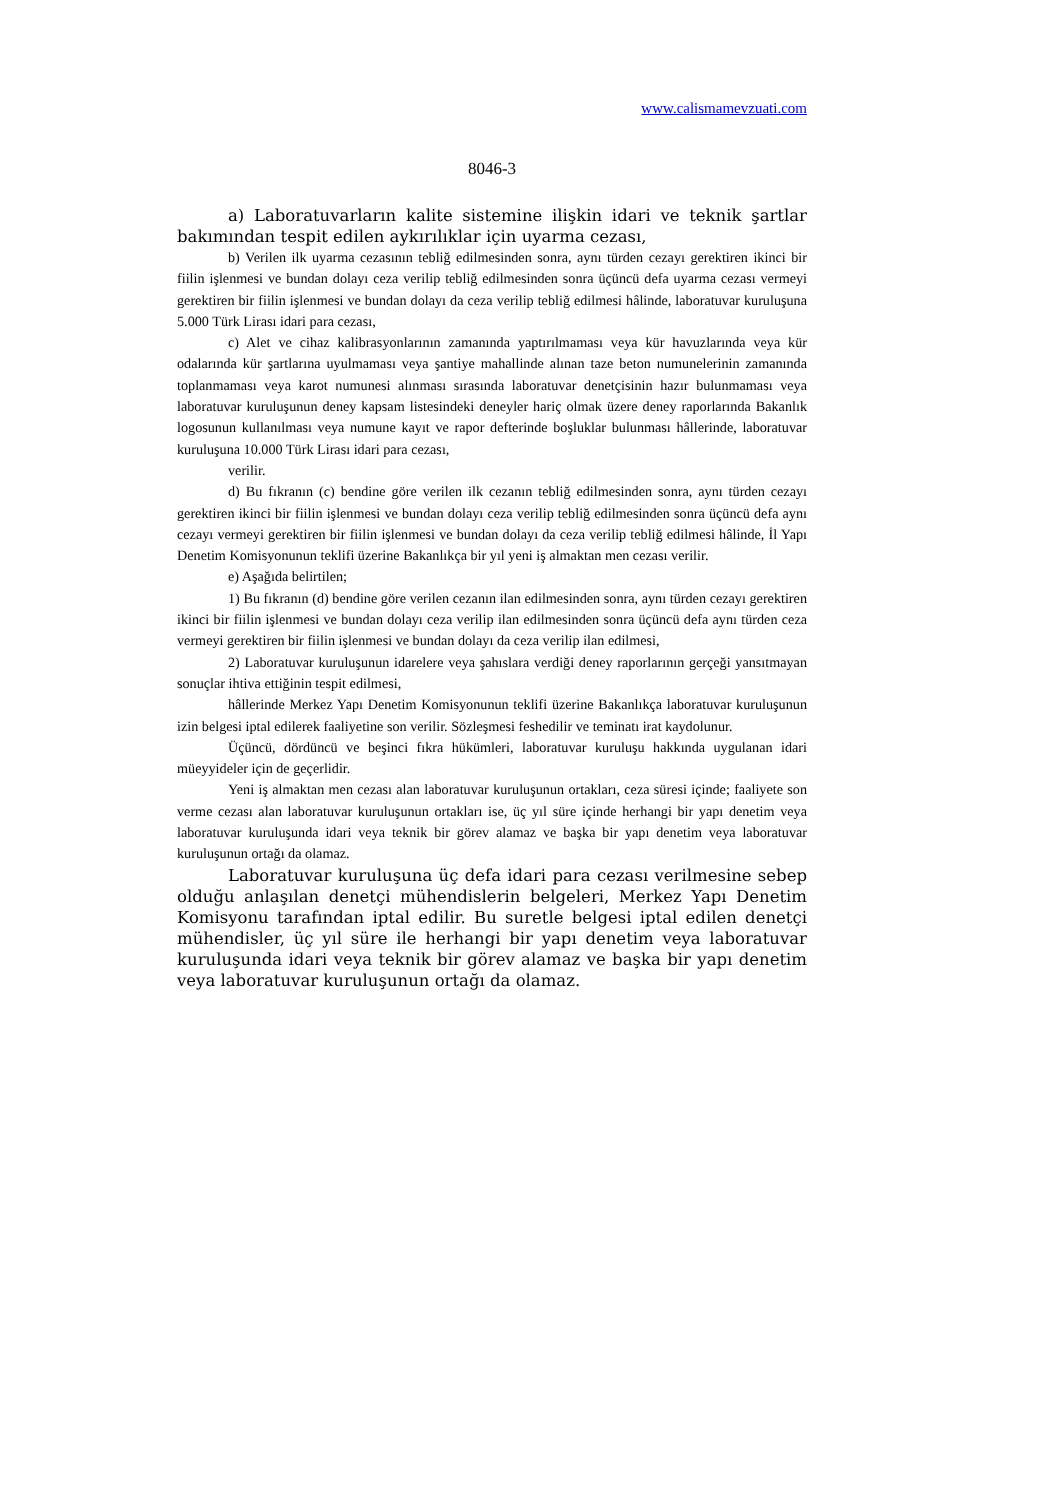www.calismamevzuati.com
8046-3
a) Laboratuvarların kalite sistemine ilişkin idari ve teknik şartlar bakımından tespit edilen aykırılıklar için uyarma cezası,
b) Verilen ilk uyarma cezasının tebliğ edilmesinden sonra, aynı türden cezayı gerektiren ikinci bir fiilin işlenmesi ve bundan dolayı ceza verilip tebliğ edilmesinden sonra üçüncü defa uyarma cezası vermeyi gerektiren bir fiilin işlenmesi ve bundan dolayı da ceza verilip tebliğ edilmesi hâlinde, laboratuvar kuruluşuna 5.000 Türk Lirası idari para cezası,
c) Alet ve cihaz kalibrasyonlarının zamanında yaptırılmaması veya kür havuzlarında veya kür odalarında kür şartlarına uyulmaması veya şantiye mahallinde alınan taze beton numunelerinin zamanında toplanmaması veya karot numunesi alınması sırasında laboratuvar denetçisinin hazır bulunmaması veya laboratuvar kuruluşunun deney kapsam listesindeki deneyler hariç olmak üzere deney raporlarında Bakanlık logosunun kullanılması veya numune kayıt ve rapor defterinde boşluklar bulunması hâllerinde, laboratuvar kuruluşuna 10.000 Türk Lirası idari para cezası,
verilir.
d) Bu fıkranın (c) bendine göre verilen ilk cezanın tebliğ edilmesinden sonra, aynı türden cezayı gerektiren ikinci bir fiilin işlenmesi ve bundan dolayı ceza verilip tebliğ edilmesinden sonra üçüncü defa aynı cezayı vermeyi gerektiren bir fiilin işlenmesi ve bundan dolayı da ceza verilip tebliğ edilmesi hâlinde, İl Yapı Denetim Komisyonunun teklifi üzerine Bakanlıkça bir yıl yeni iş almaktan men cezası verilir.
e) Aşağıda belirtilen;
1) Bu fıkranın (d) bendine göre verilen cezanın ilan edilmesinden sonra, aynı türden cezayı gerektiren ikinci bir fiilin işlenmesi ve bundan dolayı ceza verilip ilan edilmesinden sonra üçüncü defa aynı türden ceza vermeyi gerektiren bir fiilin işlenmesi ve bundan dolayı da ceza verilip ilan edilmesi,
2) Laboratuvar kuruluşunun idarelere veya şahıslara verdiği deney raporlarının gerçeği yansıtmayan sonuçlar ihtiva ettiğinin tespit edilmesi,
hâllerinde Merkez Yapı Denetim Komisyonunun teklifi üzerine Bakanlıkça laboratuvar kuruluşunun izin belgesi iptal edilerek faaliyetine son verilir. Sözleşmesi feshedilir ve teminatı irat kaydolunur.
Üçüncü, dördüncü ve beşinci fıkra hükümleri, laboratuvar kuruluşu hakkında uygulanan idari müeyyideler için de geçerlidir.
Yeni iş almaktan men cezası alan laboratuvar kuruluşunun ortakları, ceza süresi içinde; faaliyete son verme cezası alan laboratuvar kuruluşunun ortakları ise, üç yıl süre içinde herhangi bir yapı denetim veya laboratuvar kuruluşunda idari veya teknik bir görev alamaz ve başka bir yapı denetim veya laboratuvar kuruluşunun ortağı da olamaz.
Laboratuvar kuruluşuna üç defa idari para cezası verilmesine sebep olduğu anlaşılan denetçi mühendislerin belgeleri, Merkez Yapı Denetim Komisyonu tarafından iptal edilir. Bu suretle belgesi iptal edilen denetçi mühendisler, üç yıl süre ile herhangi bir yapı denetim veya laboratuvar kuruluşunda idari veya teknik bir görev alamaz ve başka bir yapı denetim veya laboratuvar kuruluşunun ortağı da olamaz.